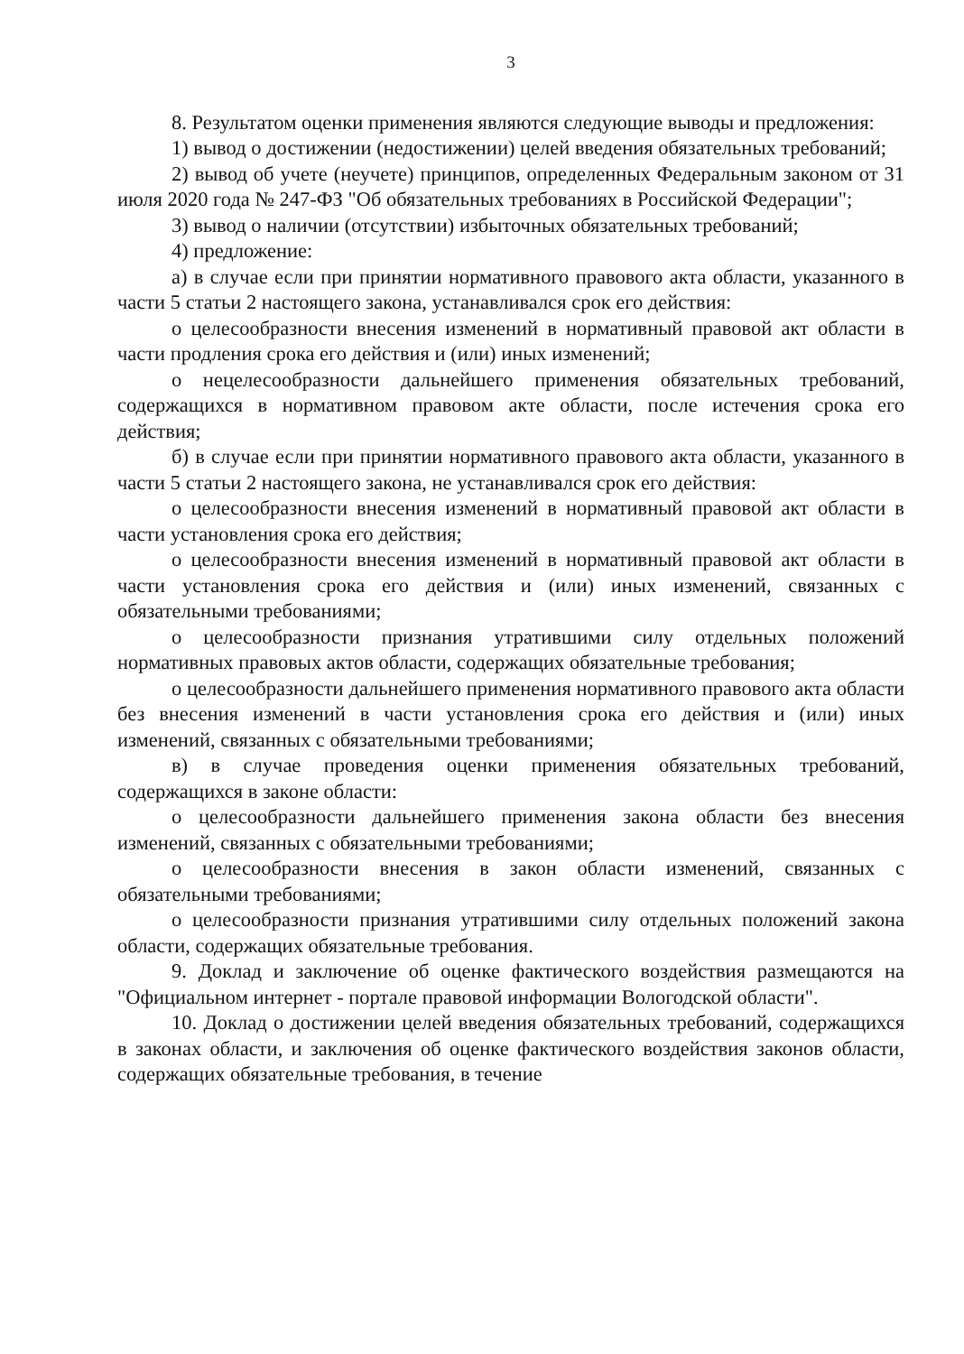3
8. Результатом оценки применения являются следующие выводы и предложения:
1) вывод о достижении (недостижении) целей введения обязательных требований;
2) вывод об учете (неучете) принципов, определенных Федеральным законом от 31 июля 2020 года № 247-ФЗ "Об обязательных требованиях в Российской Федерации";
3) вывод о наличии (отсутствии) избыточных обязательных требований;
4) предложение:
а) в случае если при принятии нормативного правового акта области, указанного в части 5 статьи 2 настоящего закона, устанавливался срок его действия:
о целесообразности внесения изменений в нормативный правовой акт области в части продления срока его действия и (или) иных изменений;
о нецелесообразности дальнейшего применения обязательных требований, содержащихся в нормативном правовом акте области, после истечения срока его действия;
б) в случае если при принятии нормативного правового акта области, указанного в части 5 статьи 2 настоящего закона, не устанавливался срок его действия:
о целесообразности внесения изменений в нормативный правовой акт области в части установления срока его действия;
о целесообразности внесения изменений в нормативный правовой акт области в части установления срока его действия и (или) иных изменений, связанных с обязательными требованиями;
о целесообразности признания утратившими силу отдельных положений нормативных правовых актов области, содержащих обязательные требования;
о целесообразности дальнейшего применения нормативного правового акта области без внесения изменений в части установления срока его действия и (или) иных изменений, связанных с обязательными требованиями;
в) в случае проведения оценки применения обязательных требований, содержащихся в законе области:
о целесообразности дальнейшего применения закона области без внесения изменений, связанных с обязательными требованиями;
о целесообразности внесения в закон области изменений, связанных с обязательными требованиями;
о целесообразности признания утратившими силу отдельных положений закона области, содержащих обязательные требования.
9. Доклад и заключение об оценке фактического воздействия размещаются на "Официальном интернет - портале правовой информации Вологодской области".
10. Доклад о достижении целей введения обязательных требований, содержащихся в законах области, и заключения об оценке фактического воздействия законов области, содержащих обязательные требования, в течение